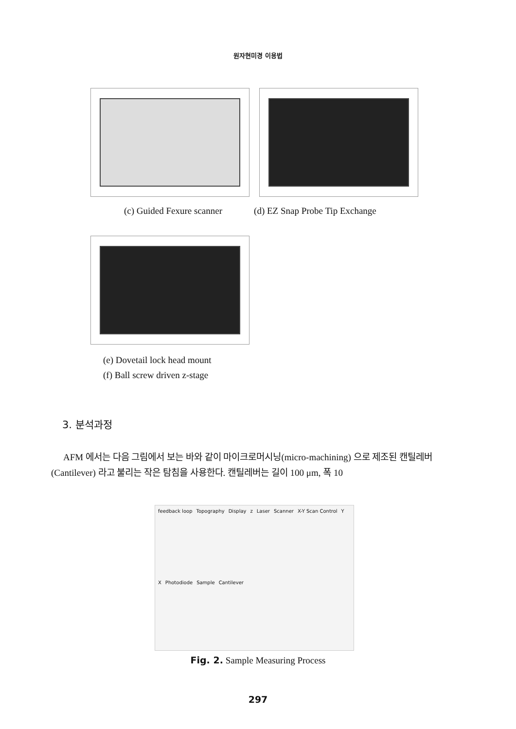원자현미경 이용법
(c) Guided Fexure scanner (d) EZ Snap Probe Tip Exchange
(e) Dovetail lock head mount
(f) Ball screw driven z-stage
3. 분석과정
AFM 에서는 다음 그림에서 보는 바와 같이 마이크로머시닝(micro-machining) 으로 제조된 캔틸레버(Cantilever) 라고 불리는 작은 탐침을 사용한다. 캔틸레버는 길이 100 μm, 폭 10
feedback loop Topography Display z Laser Scanner X-Y Scan Control Y X Photodiode Sample Cantilever
Fig. 2. Sample Measuring Process
297